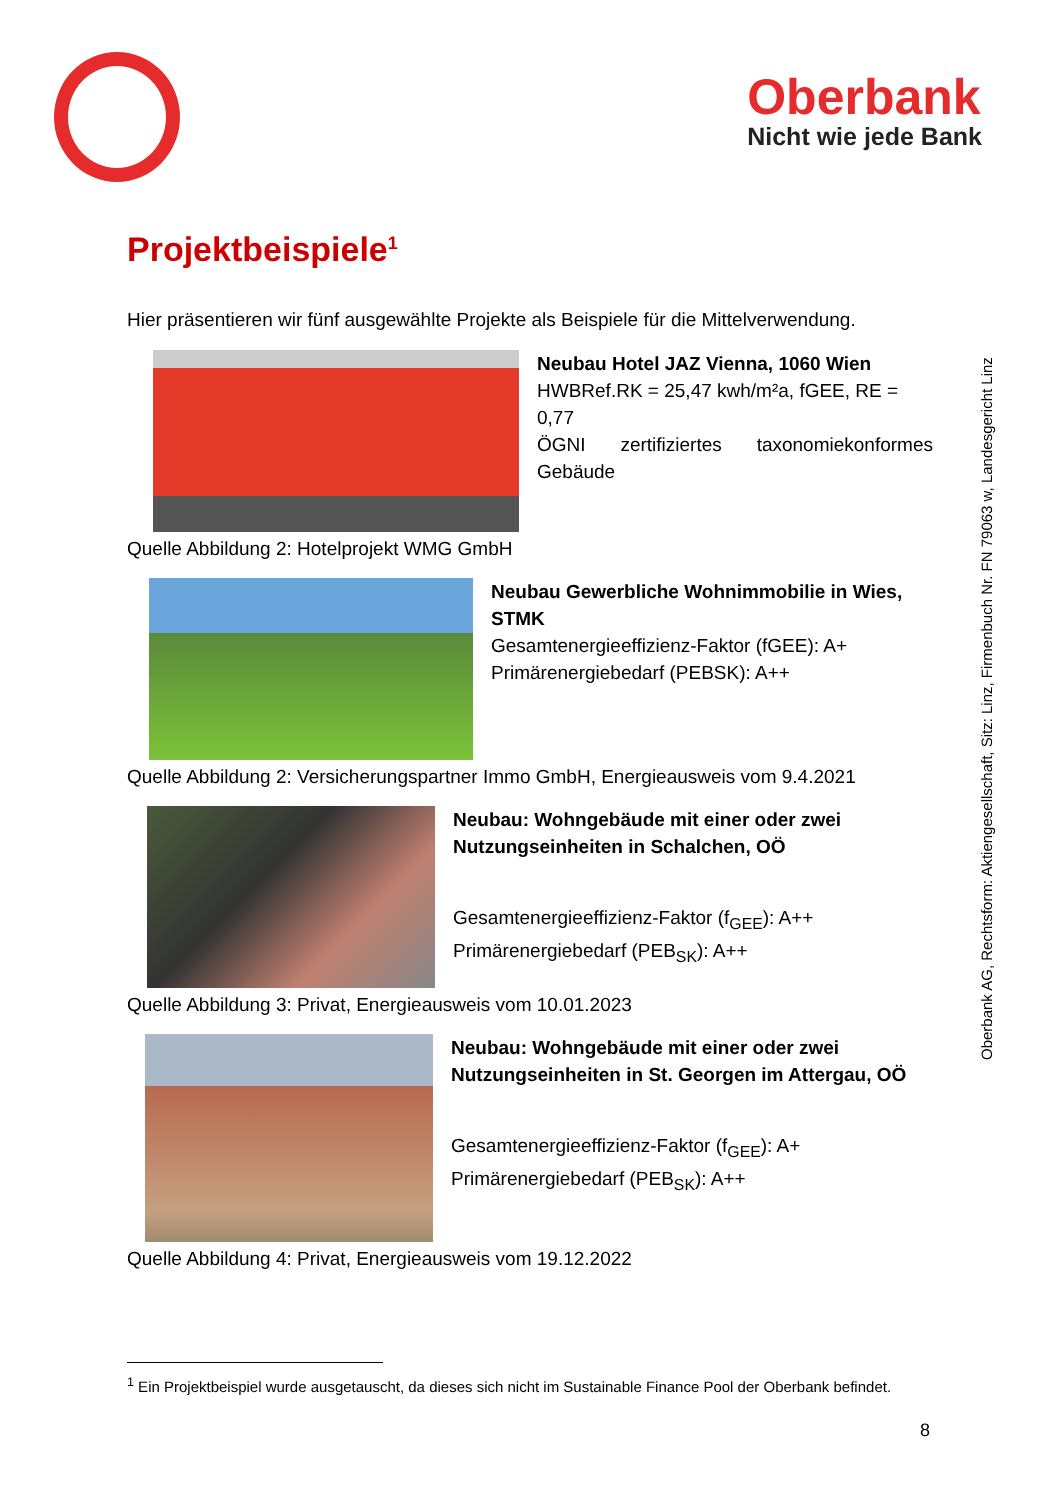Oberbank
Nicht wie jede Bank
Oberbank AG, Rechtsform: Aktiengesellschaft, Sitz: Linz, Firmenbuch Nr. FN 79063 w, Landesgericht Linz
Projektbeispiele<sup>1</sup>
Hier präsentieren wir fünf ausgewählte Projekte als Beispiele für die Mittelverwendung.
Neubau Hotel JAZ Vienna, 1060 Wien
HWBRef.RK = 25,47 kwh/m²a, fGEE, RE = 0,77
ÖGNI zertifiziertes taxonomiekonformes
Gebäude
Quelle Abbildung 2: Hotelprojekt WMG GmbH
Neubau Gewerbliche Wohnimmobilie in Wies, STMK
Gesamtenergieeffizienz-Faktor (fGEE): A+
Primärenergiebedarf (PEBSK): A++
Quelle Abbildung 2: Versicherungspartner Immo GmbH, Energieausweis vom 9.4.2021
Neubau: Wohngebäude mit einer oder zwei Nutzungseinheiten in Schalchen, OÖ
Gesamtenergieeffizienz-Faktor (f<sub>GEE</sub>): A++
Primärenergiebedarf (PEB<sub>SK</sub>): A++
Quelle Abbildung 3: Privat, Energieausweis vom 10.01.2023
Neubau: Wohngebäude mit einer oder zwei Nutzungseinheiten in St. Georgen im Attergau, OÖ
Gesamtenergieeffizienz-Faktor (f<sub>GEE</sub>): A+
Primärenergiebedarf (PEB<sub>SK</sub>): A++
Quelle Abbildung 4: Privat, Energieausweis vom 19.12.2022
<sup>1</sup> Ein Projektbeispiel wurde ausgetauscht, da dieses sich nicht im Sustainable Finance Pool der Oberbank befindet.
8